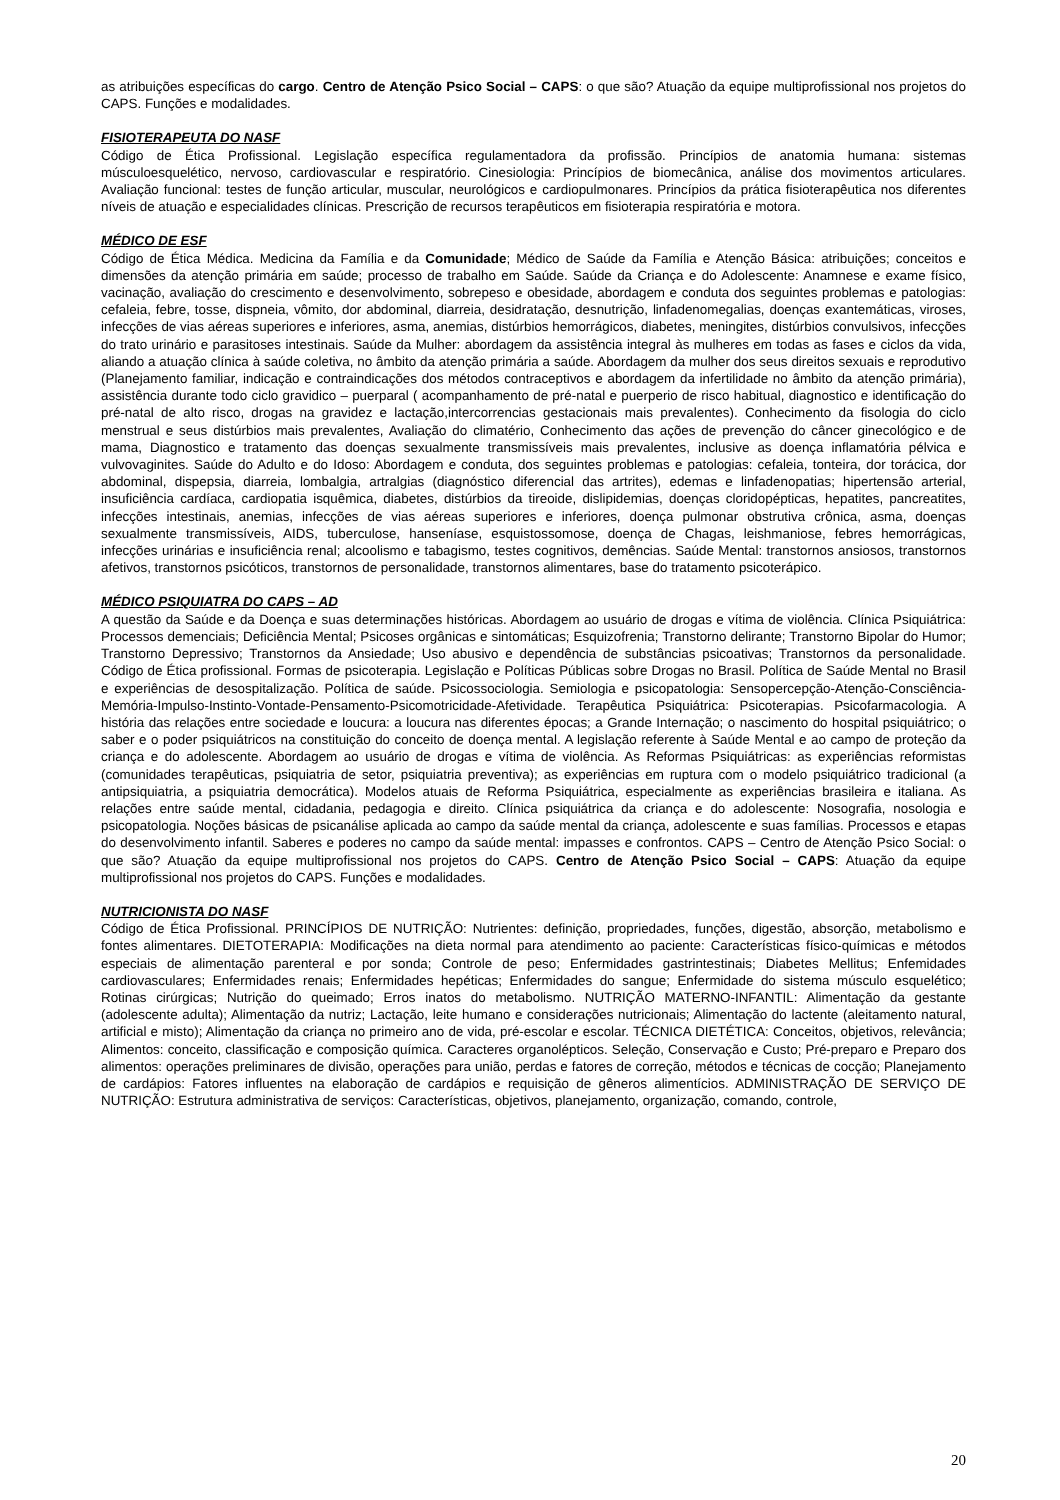as atribuições específicas do cargo. Centro de Atenção Psico Social – CAPS: o que são? Atuação da equipe multiprofissional nos projetos do CAPS. Funções e modalidades.
FISIOTERAPEUTA DO NASF
Código de Ética Profissional. Legislação específica regulamentadora da profissão. Princípios de anatomia humana: sistemas músculoesquelético, nervoso, cardiovascular e respiratório. Cinesiologia: Princípios de biomecânica, análise dos movimentos articulares. Avaliação funcional: testes de função articular, muscular, neurológicos e cardiopulmonares. Princípios da prática fisioterapêutica nos diferentes níveis de atuação e especialidades clínicas. Prescrição de recursos terapêuticos em fisioterapia respiratória e motora.
MÉDICO DE ESF
Código de Ética Médica. Medicina da Família e da Comunidade; Médico de Saúde da Família e Atenção Básica: atribuições; conceitos e dimensões da atenção primária em saúde; processo de trabalho em Saúde. Saúde da Criança e do Adolescente: Anamnese e exame físico, vacinação, avaliação do crescimento e desenvolvimento, sobrepeso e obesidade, abordagem e conduta dos seguintes problemas e patologias: cefaleia, febre, tosse, dispneia, vômito, dor abdominal, diarreia, desidratação, desnutrição, linfadenomegalias, doenças exantemáticas, viroses, infecções de vias aéreas superiores e inferiores, asma, anemias, distúrbios hemorrágicos, diabetes, meningites, distúrbios convulsivos, infecções do trato urinário e parasitoses intestinais. Saúde da Mulher: abordagem da assistência integral às mulheres em todas as fases e ciclos da vida, aliando a atuação clínica à saúde coletiva, no âmbito da atenção primária a saúde. Abordagem da mulher dos seus direitos sexuais e reprodutivo (Planejamento familiar, indicação e contraindicações dos métodos contraceptivos e abordagem da infertilidade no âmbito da atenção primária), assistência durante todo ciclo gravidico – puerparal ( acompanhamento de pré-natal e puerperio de risco habitual, diagnostico e identificação do pré-natal de alto risco, drogas na gravidez e lactação,intercorrencias gestacionais mais prevalentes). Conhecimento da fisologia do ciclo menstrual e seus distúrbios mais prevalentes, Avaliação do climatério, Conhecimento das ações de prevenção do câncer ginecológico e de mama, Diagnostico e tratamento das doenças sexualmente transmissíveis mais prevalentes, inclusive as doença inflamatória pélvica e vulvovaginites. Saúde do Adulto e do Idoso: Abordagem e conduta, dos seguintes problemas e patologias: cefaleia, tonteira, dor torácica, dor abdominal, dispepsia, diarreia, lombalgia, artralgias (diagnóstico diferencial das artrites), edemas e linfadenopatias; hipertensão arterial, insuficiência cardíaca, cardiopatia isquêmica, diabetes, distúrbios da tireoide, dislipidemias, doenças cloridopépticas, hepatites, pancreatites, infecções intestinais, anemias, infecções de vias aéreas superiores e inferiores, doença pulmonar obstrutiva crônica, asma, doenças sexualmente transmissíveis, AIDS, tuberculose, hanseníase, esquistossomose, doença de Chagas, leishmaniose, febres hemorrágicas, infecções urinárias e insuficiência renal; alcoolismo e tabagismo, testes cognitivos, demências. Saúde Mental: transtornos ansiosos, transtornos afetivos, transtornos psicóticos, transtornos de personalidade, transtornos alimentares, base do tratamento psicoterápico.
MÉDICO PSIQUIATRA DO CAPS – AD
A questão da Saúde e da Doença e suas determinações históricas. Abordagem ao usuário de drogas e vítima de violência. Clínica Psiquiátrica: Processos demenciais; Deficiência Mental; Psicoses orgânicas e sintomáticas; Esquizofrenia; Transtorno delirante; Transtorno Bipolar do Humor; Transtorno Depressivo; Transtornos da Ansiedade; Uso abusivo e dependência de substâncias psicoativas; Transtornos da personalidade. Código de Ética profissional. Formas de psicoterapia. Legislação e Políticas Públicas sobre Drogas no Brasil. Política de Saúde Mental no Brasil e experiências de desospitalização. Política de saúde. Psicossociologia. Semiologia e psicopatologia: Sensopercepção-Atenção-Consciência-Memória-Impulso-Instinto-Vontade-Pensamento-Psicomotricidade-Afetividade. Terapêutica Psiquiátrica: Psicoterapias. Psicofarmacologia. A história das relações entre sociedade e loucura: a loucura nas diferentes épocas; a Grande Internação; o nascimento do hospital psiquiátrico; o saber e o poder psiquiátricos na constituição do conceito de doença mental. A legislação referente à Saúde Mental e ao campo de proteção da criança e do adolescente. Abordagem ao usuário de drogas e vítima de violência. As Reformas Psiquiátricas: as experiências reformistas (comunidades terapêuticas, psiquiatria de setor, psiquiatria preventiva); as experiências em ruptura com o modelo psiquiátrico tradicional (a antipsiquiatria, a psiquiatria democrática). Modelos atuais de Reforma Psiquiátrica, especialmente as experiências brasileira e italiana. As relações entre saúde mental, cidadania, pedagogia e direito. Clínica psiquiátrica da criança e do adolescente: Nosografia, nosologia e psicopatologia. Noções básicas de psicanálise aplicada ao campo da saúde mental da criança, adolescente e suas famílias. Processos e etapas do desenvolvimento infantil. Saberes e poderes no campo da saúde mental: impasses e confrontos. CAPS – Centro de Atenção Psico Social: o que são? Atuação da equipe multiprofissional nos projetos do CAPS. Centro de Atenção Psico Social – CAPS: Atuação da equipe multiprofissional nos projetos do CAPS. Funções e modalidades.
NUTRICIONISTA DO NASF
Código de Ética Profissional. PRINCÍPIOS DE NUTRIÇÃO: Nutrientes: definição, propriedades, funções, digestão, absorção, metabolismo e fontes alimentares. DIETOTERAPIA: Modificações na dieta normal para atendimento ao paciente: Características físico-químicas e métodos especiais de alimentação parenteral e por sonda; Controle de peso; Enfermidades gastrintestinais; Diabetes Mellitus; Enfemidades cardiovasculares; Enfermidades renais; Enfermidades hepéticas; Enfermidades do sangue; Enfermidade do sistema músculo esquelético; Rotinas cirúrgicas; Nutrição do queimado; Erros inatos do metabolismo. NUTRIÇÃO MATERNO-INFANTIL: Alimentação da gestante (adolescente adulta); Alimentação da nutriz; Lactação, leite humano e considerações nutricionais; Alimentação do lactente (aleitamento natural, artificial e misto); Alimentação da criança no primeiro ano de vida, pré-escolar e escolar. TÉCNICA DIETÉTICA: Conceitos, objetivos, relevância; Alimentos: conceito, classificação e composição química. Caracteres organolépticos. Seleção, Conservação e Custo; Pré-preparo e Preparo dos alimentos: operações preliminares de divisão, operações para união, perdas e fatores de correção, métodos e técnicas de cocção; Planejamento de cardápios: Fatores influentes na elaboração de cardápios e requisição de gêneros alimentícios. ADMINISTRAÇÃO DE SERVIÇO DE NUTRIÇÃO: Estrutura administrativa de serviços: Características, objetivos, planejamento, organização, comando, controle,
20